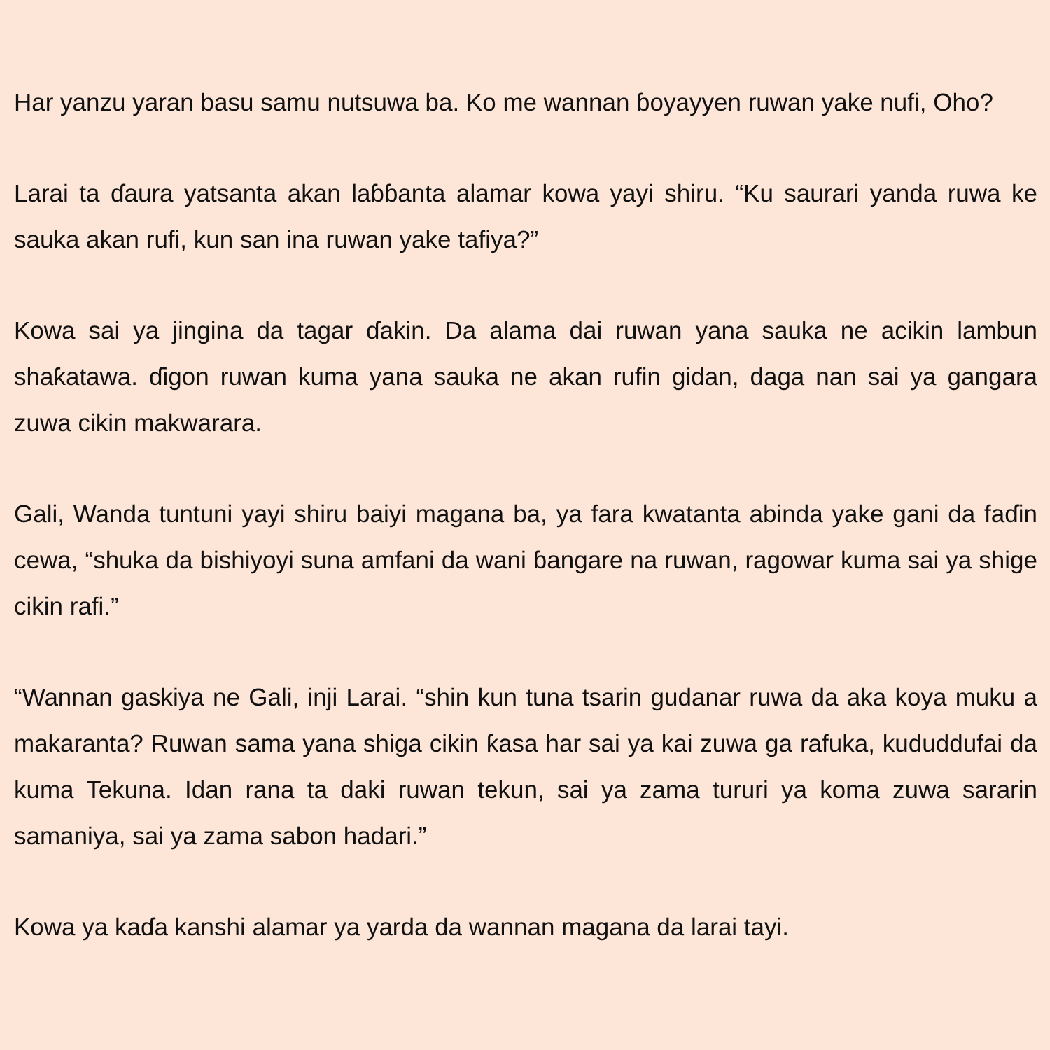Har yanzu yaran basu samu nutsuwa ba. Ko me wannan ɓoyayyen ruwan yake nufi, Oho?
Larai ta ɗaura yatsanta akan laɓɓanta alamar kowa yayi shiru. “Ku saurari yanda ruwa ke sauka akan rufi, kun san ina ruwan yake tafiya?”
Kowa sai ya jingina da tagar ɗakin. Da alama dai ruwan yana sauka ne acikin lambun shaƙatawa. ɗigon ruwan kuma yana sauka ne akan rufin gidan, daga nan sai ya gangara zuwa cikin makwarara.
Gali, Wanda tuntuni yayi shiru baiyi magana ba, ya fara kwatanta abinda yake gani da faɗin cewa, “shuka da bishiyoyi suna amfani da wani ɓangare na ruwan, ragowar kuma sai ya shige cikin rafi.”
“Wannan gaskiya ne Gali, inji Larai. “shin kun tuna tsarin gudanar ruwa da aka koya muku a makaranta? Ruwan sama yana shiga cikin ƙasa har sai ya kai zuwa ga rafuka, kududdufai da kuma Tekuna. Idan rana ta daki ruwan tekun, sai ya zama tururi ya koma zuwa sararin samaniya, sai ya zama sabon hadari.”
Kowa ya kaɗa kanshi alamar ya yarda da wannan magana da larai tayi.